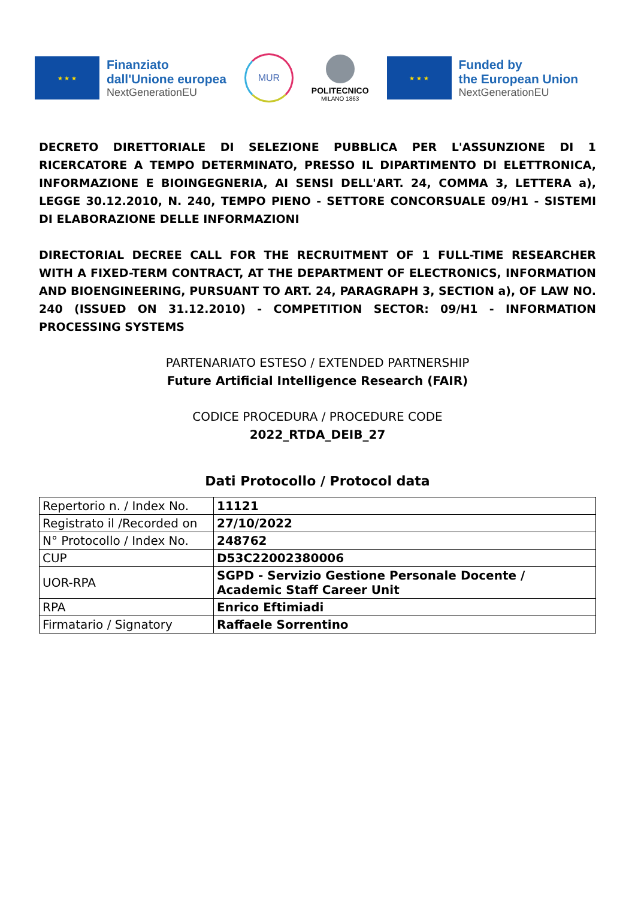★ ★ ★
Finanziato
dall'Unione europea
NextGenerationEU
MUR
POLITECNICO
MILANO 1863
★ ★ ★
Funded by
the European Union
NextGenerationEU
DECRETO DIRETTORIALE DI SELEZIONE PUBBLICA PER L'ASSUNZIONE DI 1 RICERCATORE A TEMPO DETERMINATO, PRESSO IL DIPARTIMENTO DI ELETTRONICA, INFORMAZIONE E BIOINGEGNERIA, AI SENSI DELL'ART. 24, COMMA 3, LETTERA a), LEGGE 30.12.2010, N. 240, TEMPO PIENO - SETTORE CONCORSUALE 09/H1 - SISTEMI DI ELABORAZIONE DELLE INFORMAZIONI
DIRECTORIAL DECREE CALL FOR THE RECRUITMENT OF 1 FULL-TIME RESEARCHER WITH A FIXED-TERM CONTRACT, AT THE DEPARTMENT OF ELECTRONICS, INFORMATION AND BIOENGINEERING, PURSUANT TO ART. 24, PARAGRAPH 3, SECTION a), OF LAW NO. 240 (ISSUED ON 31.12.2010) - COMPETITION SECTOR: 09/H1 - INFORMATION PROCESSING SYSTEMS
PARTENARIATO ESTESO / EXTENDED PARTNERSHIP
Future Artificial Intelligence Research (FAIR)
CODICE PROCEDURA / PROCEDURE CODE
2022_RTDA_DEIB_27
Dati Protocollo / Protocol data
| Repertorio n. / Index No. | 11121 |
| Registrato il /Recorded on | 27/10/2022 |
| N° Protocollo / Index No. | 248762 |
| CUP | D53C22002380006 |
| UOR-RPA | SGPD - Servizio Gestione Personale Docente / Academic Staff Career Unit |
| RPA | Enrico Eftimiadi |
| Firmatario / Signatory | Raffaele Sorrentino |